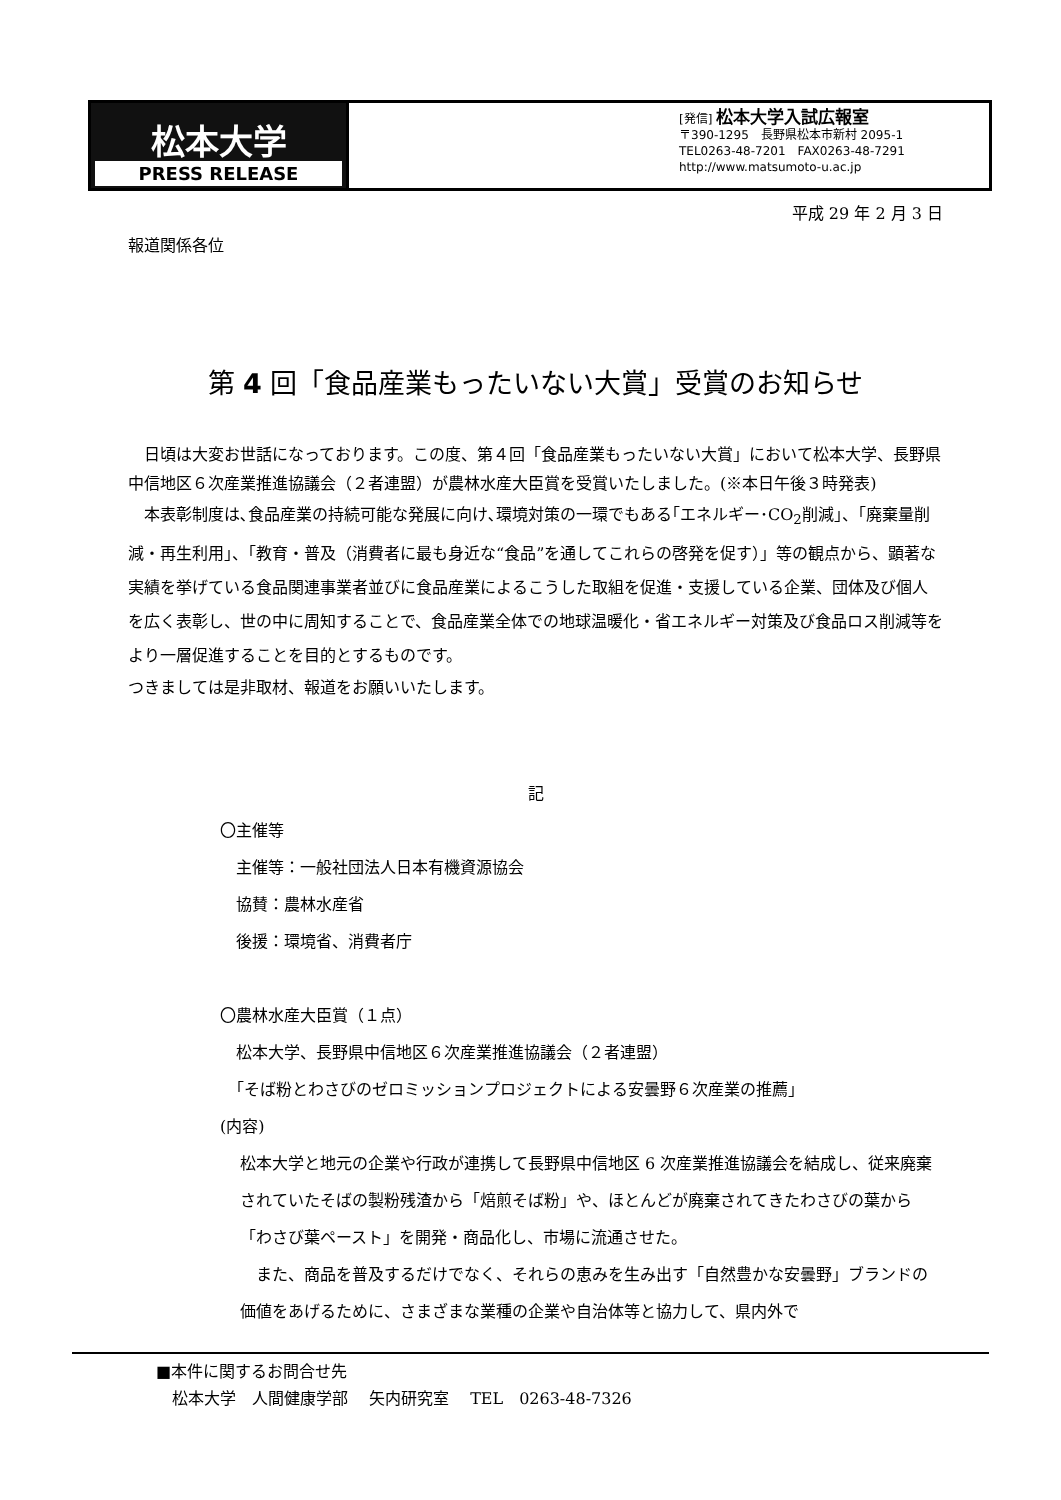松本大学
PRESS RELEASE
[発信] 松本大学入試広報室
〒390-1295　長野県松本市新村 2095-1
TEL0263-48-7201　FAX0263-48-7291
http://www.matsumoto-u.ac.jp
平成 29 年 2 月 3 日
報道関係各位
第 4 回「食品産業もったいない大賞」受賞のお知らせ
　日頃は大変お世話になっております。この度、第４回「食品産業もったいない大賞」において松本大学、長野県中信地区６次産業推進協議会（２者連盟）が農林水産大臣賞を受賞いたしました。(※本日午後３時発表)
　本表彰制度は､食品産業の持続可能な発展に向け､環境対策の一環でもある｢エネルギー･CO<sub>2</sub>削減｣、「廃棄量削減・再生利用」、「教育・普及（消費者に最も身近な“食品”を通してこれらの啓発を促す）」等の観点から、顕著な実績を挙げている食品関連事業者並びに食品産業によるこうした取組を促進・支援している企業、団体及び個人を広く表彰し、世の中に周知することで、食品産業全体での地球温暖化・省エネルギー対策及び食品ロス削減等をより一層促進することを目的とするものです。
つきましては是非取材、報道をお願いいたします。
記
〇主催等
　主催等：一般社団法人日本有機資源協会
　協賛：農林水産省
　後援：環境省、消費者庁
〇農林水産大臣賞（１点）
　松本大学、長野県中信地区６次産業推進協議会（２者連盟）
　「そば粉とわさびのゼロミッションプロジェクトによる安曇野６次産業の推薦」
(内容)
松本大学と地元の企業や行政が連携して長野県中信地区 6 次産業推進協議会を結成し、従来廃棄されていたそばの製粉残渣から「焙煎そば粉」や、ほとんどが廃棄されてきたわさびの葉から「わさび葉ペースト」を開発・商品化し、市場に流通させた。
　また、商品を普及するだけでなく、それらの恵みを生み出す「自然豊かな安曇野」ブランドの価値をあげるために、さまざまな業種の企業や自治体等と協力して、県内外で
■本件に関するお問合せ先
　松本大学　人間健康学部　 矢内研究室　 TEL　0263-48-7326